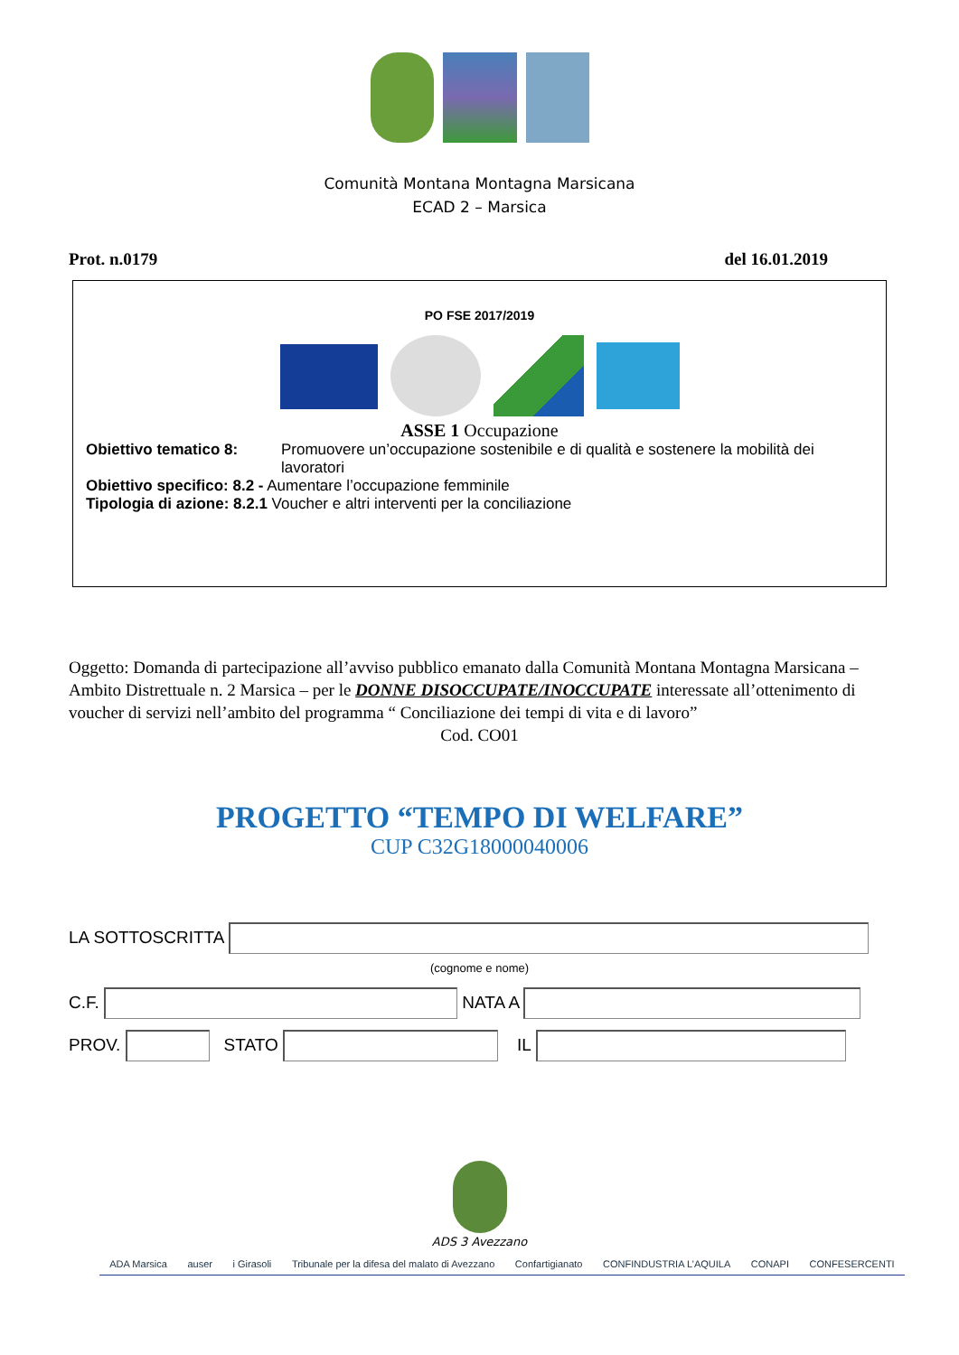Comunità Montana Montagna Marsicana
ECAD 2 – Marsica
Prot. n.0179 del 16.01.2019
PO FSE 2017/2019
ASSE 1 Occupazione
Obiettivo tematico 8: Promuovere un’occupazione sostenibile e di qualità e sostenere la mobilità dei lavoratori
Obiettivo specifico: 8.2 - Aumentare l’occupazione femminile
Tipologia di azione: 8.2.1 Voucher e altri interventi per la conciliazione
Oggetto: Domanda di partecipazione all’avviso pubblico emanato dalla Comunità Montana Montagna Marsicana – Ambito Distrettuale n. 2 Marsica – per le DONNE DISOCCUPATE/INOCCUPATE interessate all’ottenimento di voucher di servizi nell’ambito del programma “ Conciliazione dei tempi di vita e di lavoro”
Cod. CO01
PROGETTO “TEMPO DI WELFARE”
CUP C32G18000040006
LA SOTTOSCRITTA
(cognome e nome)
C.F. NATA A
PROV. STATO IL
ADS 3 Avezzano
ADA Marsica auser i Girasoli Tribunale per la difesa del malato di Avezzano Confartigianato CONFINDUSTRIA L’AQUILA CONAPI CONFESERCENTI